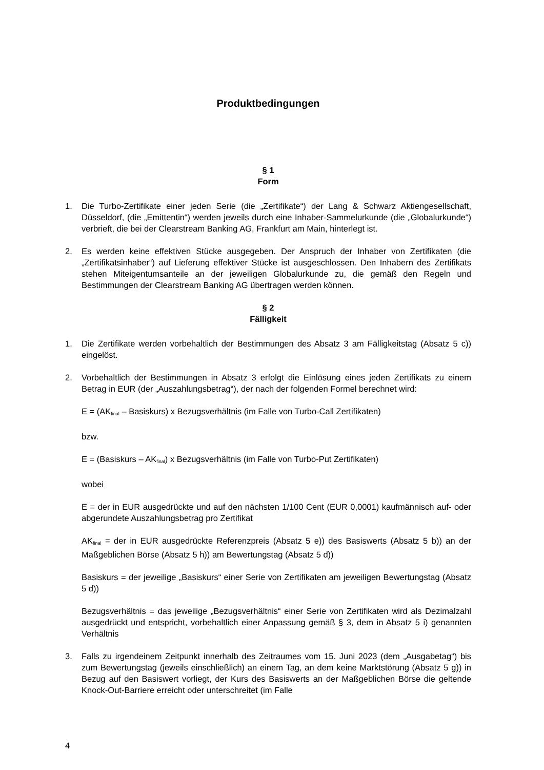Produktbedingungen
§ 1
Form
1. Die Turbo-Zertifikate einer jeden Serie (die „Zertifikate“) der Lang & Schwarz Aktiengesellschaft, Düsseldorf, (die „Emittentin“) werden jeweils durch eine Inhaber-Sammelurkunde (die „Globalurkunde“) verbrieft, die bei der Clearstream Banking AG, Frankfurt am Main, hinterlegt ist.
2. Es werden keine effektiven Stücke ausgegeben. Der Anspruch der Inhaber von Zertifikaten (die „Zertifikatsinhaber“) auf Lieferung effektiver Stücke ist ausgeschlossen. Den Inhabern des Zertifikats stehen Miteigentumsanteile an der jeweiligen Globalurkunde zu, die gemäß den Regeln und Bestimmungen der Clearstream Banking AG übertragen werden können.
§ 2
Fälligkeit
1. Die Zertifikate werden vorbehaltlich der Bestimmungen des Absatz 3 am Fälligkeitstag (Absatz 5 c)) eingelöst.
2. Vorbehaltlich der Bestimmungen in Absatz 3 erfolgt die Einlösung eines jeden Zertifikats zu einem Betrag in EUR (der „Auszahlungsbetrag“), der nach der folgenden Formel berechnet wird:
E = (AK<sub>final</sub> – Basiskurs) x Bezugsverhältnis (im Falle von Turbo-Call Zertifikaten)
bzw.
E = (Basiskurs – AK<sub>final</sub>) x Bezugsverhältnis (im Falle von Turbo-Put Zertifikaten)
wobei
E = der in EUR ausgedrückte und auf den nächsten 1/100 Cent (EUR 0,0001) kaufmännisch auf- oder abgerundete Auszahlungsbetrag pro Zertifikat
AK<sub>final</sub> = der in EUR ausgedrückte Referenzpreis (Absatz 5 e)) des Basiswerts (Absatz 5 b)) an der Maßgeblichen Börse (Absatz 5 h)) am Bewertungstag (Absatz 5 d))
Basiskurs = der jeweilige „Basiskurs“ einer Serie von Zertifikaten am jeweiligen Bewertungstag (Absatz 5 d))
Bezugsverhältnis = das jeweilige „Bezugsverhältnis“ einer Serie von Zertifikaten wird als Dezimalzahl ausgedrückt und entspricht, vorbehaltlich einer Anpassung gemäß § 3, dem in Absatz 5 i) genannten Verhältnis
3. Falls zu irgendeinem Zeitpunkt innerhalb des Zeitraumes vom 15. Juni 2023 (dem „Ausgabetag“) bis zum Bewertungstag (jeweils einschließlich) an einem Tag, an dem keine Marktstörung (Absatz 5 g)) in Bezug auf den Basiswert vorliegt, der Kurs des Basiswerts an der Maßgeblichen Börse die geltende Knock-Out-Barriere erreicht oder unterschreitet (im Falle
4